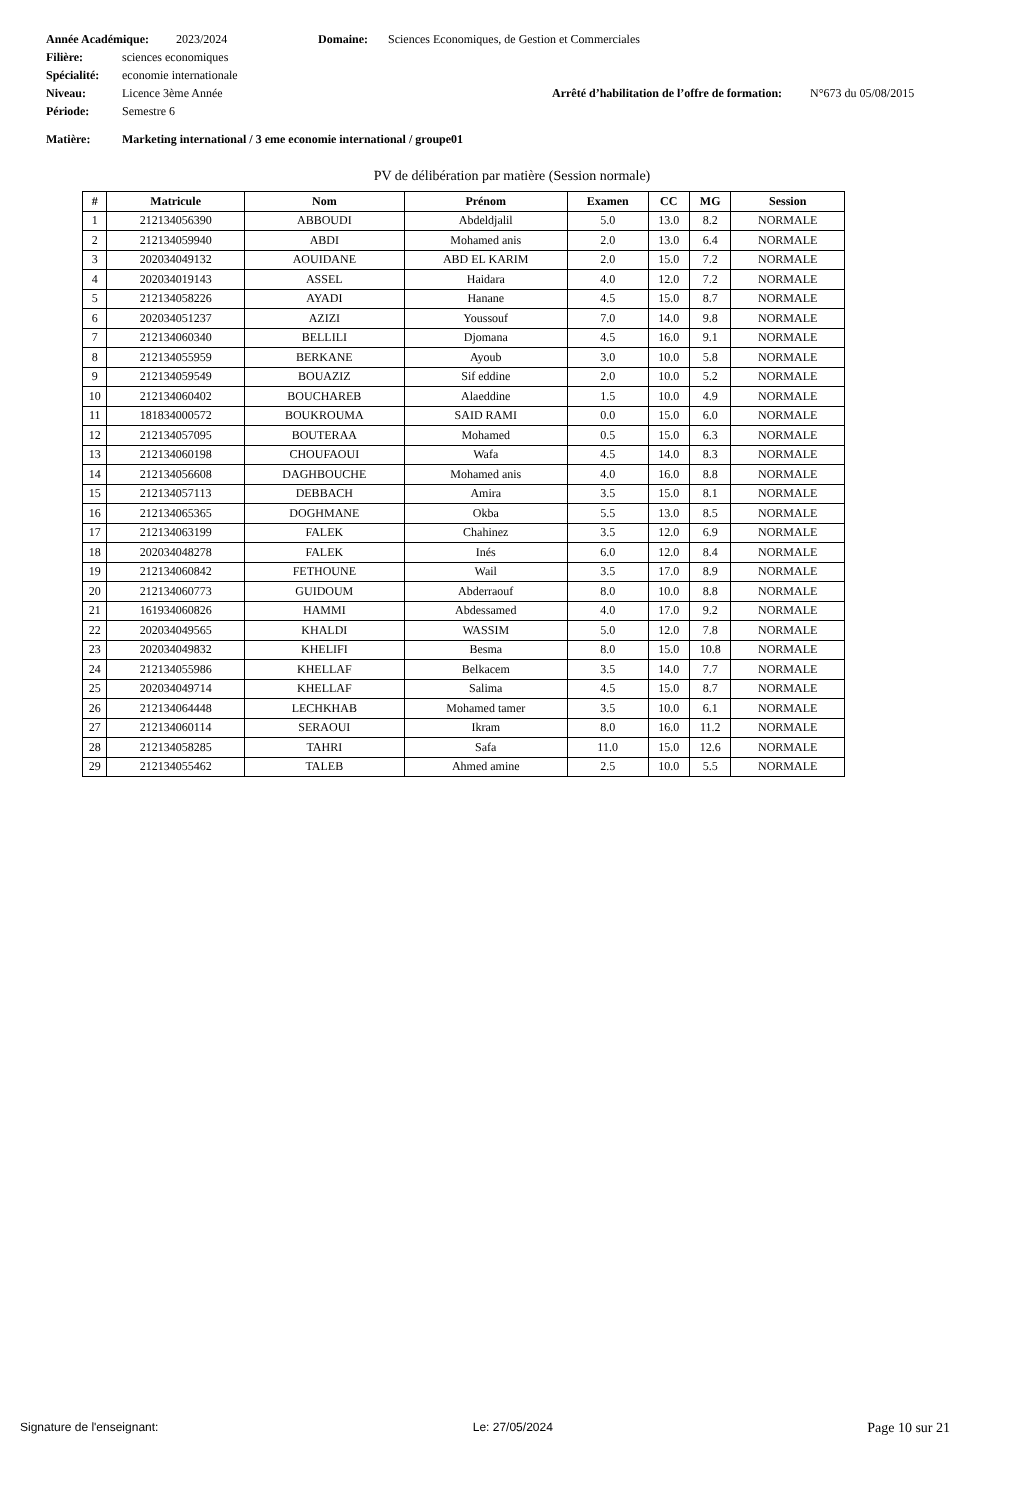Année Académique: 2023/2024 Domaine: Sciences Economiques, de Gestion et Commerciales
Filière: sciences economiques
Spécialité: economie internationale
Niveau: Licence 3ème Année Arrêté d’habilitation de l’offre de formation: N°673 du 05/08/2015
Période: Semestre 6
Matière: Marketing international / 3 eme economie international / groupe01
PV de délibération par matière (Session normale)
| # | Matricule | Nom | Prénom | Examen | CC | MG | Session |
| --- | --- | --- | --- | --- | --- | --- | --- |
| 1 | 212134056390 | ABBOUDI | Abdeldjalil | 5.0 | 13.0 | 8.2 | NORMALE |
| 2 | 212134059940 | ABDI | Mohamed anis | 2.0 | 13.0 | 6.4 | NORMALE |
| 3 | 202034049132 | AOUIDANE | ABD EL KARIM | 2.0 | 15.0 | 7.2 | NORMALE |
| 4 | 202034019143 | ASSEL | Haidara | 4.0 | 12.0 | 7.2 | NORMALE |
| 5 | 212134058226 | AYADI | Hanane | 4.5 | 15.0 | 8.7 | NORMALE |
| 6 | 202034051237 | AZIZI | Youssouf | 7.0 | 14.0 | 9.8 | NORMALE |
| 7 | 212134060340 | BELLILI | Djomana | 4.5 | 16.0 | 9.1 | NORMALE |
| 8 | 212134055959 | BERKANE | Ayoub | 3.0 | 10.0 | 5.8 | NORMALE |
| 9 | 212134059549 | BOUAZIZ | Sif eddine | 2.0 | 10.0 | 5.2 | NORMALE |
| 10 | 212134060402 | BOUCHAREB | Alaeddine | 1.5 | 10.0 | 4.9 | NORMALE |
| 11 | 181834000572 | BOUKROUMA | SAID RAMI | 0.0 | 15.0 | 6.0 | NORMALE |
| 12 | 212134057095 | BOUTERAA | Mohamed | 0.5 | 15.0 | 6.3 | NORMALE |
| 13 | 212134060198 | CHOUFAOUI | Wafa | 4.5 | 14.0 | 8.3 | NORMALE |
| 14 | 212134056608 | DAGHBOUCHE | Mohamed anis | 4.0 | 16.0 | 8.8 | NORMALE |
| 15 | 212134057113 | DEBBACH | Amira | 3.5 | 15.0 | 8.1 | NORMALE |
| 16 | 212134065365 | DOGHMANE | Okba | 5.5 | 13.0 | 8.5 | NORMALE |
| 17 | 212134063199 | FALEK | Chahinez | 3.5 | 12.0 | 6.9 | NORMALE |
| 18 | 202034048278 | FALEK | Inés | 6.0 | 12.0 | 8.4 | NORMALE |
| 19 | 212134060842 | FETHOUNE | Wail | 3.5 | 17.0 | 8.9 | NORMALE |
| 20 | 212134060773 | GUIDOUM | Abderraouf | 8.0 | 10.0 | 8.8 | NORMALE |
| 21 | 161934060826 | HAMMI | Abdessamed | 4.0 | 17.0 | 9.2 | NORMALE |
| 22 | 202034049565 | KHALDI | WASSIM | 5.0 | 12.0 | 7.8 | NORMALE |
| 23 | 202034049832 | KHELIFI | Besma | 8.0 | 15.0 | 10.8 | NORMALE |
| 24 | 212134055986 | KHELLAF | Belkacem | 3.5 | 14.0 | 7.7 | NORMALE |
| 25 | 202034049714 | KHELLAF | Salima | 4.5 | 15.0 | 8.7 | NORMALE |
| 26 | 212134064448 | LECHKHAB | Mohamed tamer | 3.5 | 10.0 | 6.1 | NORMALE |
| 27 | 212134060114 | SERAOUI | Ikram | 8.0 | 16.0 | 11.2 | NORMALE |
| 28 | 212134058285 | TAHRI | Safa | 11.0 | 15.0 | 12.6 | NORMALE |
| 29 | 212134055462 | TALEB | Ahmed amine | 2.5 | 10.0 | 5.5 | NORMALE |
Signature de l'enseignant: Le: 27/05/2024 Page 10 sur 21